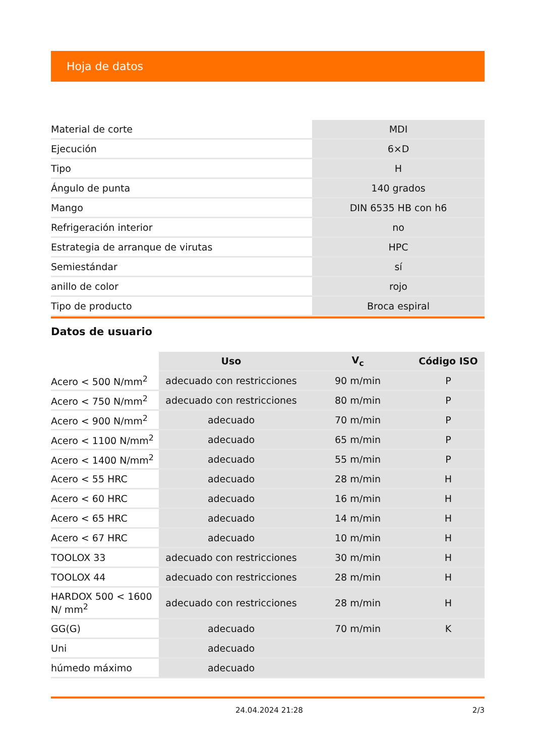Hoja de datos
| Material de corte | MDI |
| Ejecución | 6×D |
| Tipo | H |
| Ángulo de punta | 140 grados |
| Mango | DIN 6535 HB con h6 |
| Refrigeración interior | no |
| Estrategia de arranque de virutas | HPC |
| Semiestándar | sí |
| anillo de color | rojo |
| Tipo de producto | Broca espiral |
Datos de usuario
| | Uso | V<sub>c</sub> | Código ISO |
| --- | --- | --- | --- |
| Acero < 500 N/mm<sup>2</sup> | adecuado con restricciones | 90 m/min | P |
| Acero < 750 N/mm<sup>2</sup> | adecuado con restricciones | 80 m/min | P |
| Acero < 900 N/mm<sup>2</sup> | adecuado | 70 m/min | P |
| Acero < 1100 N/mm<sup>2</sup> | adecuado | 65 m/min | P |
| Acero < 1400 N/mm<sup>2</sup> | adecuado | 55 m/min | P |
| Acero < 55 HRC | adecuado | 28 m/min | H |
| Acero < 60 HRC | adecuado | 16 m/min | H |
| Acero < 65 HRC | adecuado | 14 m/min | H |
| Acero < 67 HRC | adecuado | 10 m/min | H |
| TOOLOX 33 | adecuado con restricciones | 30 m/min | H |
| TOOLOX 44 | adecuado con restricciones | 28 m/min | H |
| HARDOX 500 < 1600 N/ mm<sup>2</sup> | adecuado con restricciones | 28 m/min | H |
| GG(G) | adecuado | 70 m/min | K |
| Uni | adecuado | | |
| húmedo máximo | adecuado | | |
24.04.2024 21:28 2/3